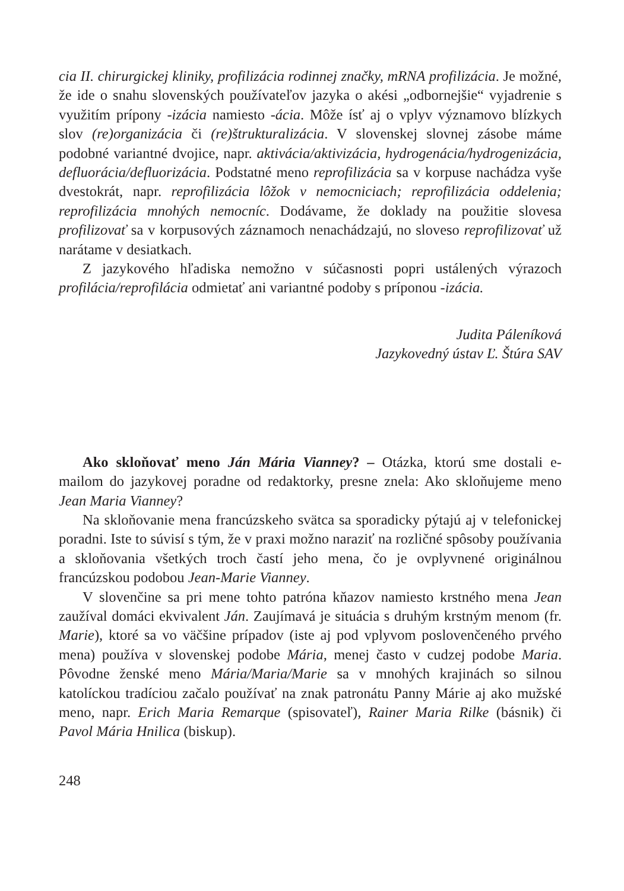cia II. chirurgickej kliniky, profilizácia rodinnej značky, mRNA profilizácia. Je možné, že ide o snahu slovenských používateľov jazyka o akési „odbornejšie“ vyjadrenie s využitím prípony -izácia namiesto -ácia. Môže ísť aj o vplyv významovo blízkych slov (re)organizácia či (re)štrukturalizácia. V slovenskej slovnej zásobe máme podobné variantné dvojice, napr. aktivácia/aktivizácia, hydrogenácia/hydrogenizácia, defluorácia/defluorizácia. Podstatné meno reprofilizácia sa v korpuse nachádza vyše dvestokrát, napr. reprofilizácia lôžok v nemocniciach; reprofilizácia oddelenia; reprofilizácia mnohých nemocníc. Dodávame, že doklady na použitie slovesa profilizovať sa v korpusových záznamoch nenachádzajú, no sloveso reprofilizovať už narátame v desiatkach.
Z jazykového hľadiska nemožno v súčasnosti popri ustálených výrazoch profilácia/reprofilácia odmietať ani variantné podoby s príponou -izácia.
Judita Páleníková
Jazykovedný ústav Ľ. Štúra SAV
Ako skloňovať meno Ján Mária Vianney? – Otázka, ktorú sme dostali e-mailom do jazykovej poradne od redaktorky, presne znela: Ako skloňujeme meno Jean Maria Vianney?
Na skloňovanie mena francúzskeho svätca sa sporadicky pýtajú aj v telefonickej poradni. Iste to súvisí s tým, že v praxi možno naraziť na rozličné spôsoby používania a skloňovania všetkých troch častí jeho mena, čo je ovplyvnené originálnou francúzskou podobou Jean-Marie Vianney.
V slovenčine sa pri mene tohto patróna kňazov namiesto krstného mena Jean zaužíval domáci ekvivalent Ján. Zaujímavá je situácia s druhým krstným menom (fr. Marie), ktoré sa vo väčšine prípadov (iste aj pod vplyvom poslovenčeného prvého mena) používa v slovenskej podobe Mária, menej často v cudzej podobe Maria. Pôvodne ženské meno Mária/Maria/Marie sa v mnohých krajinách so silnou katolíckou tradíciou začalo používať na znak patronátu Panny Márie aj ako mužské meno, napr. Erich Maria Remarque (spisovateľ), Rainer Maria Rilke (básnik) či Pavol Mária Hnilica (biskup).
248